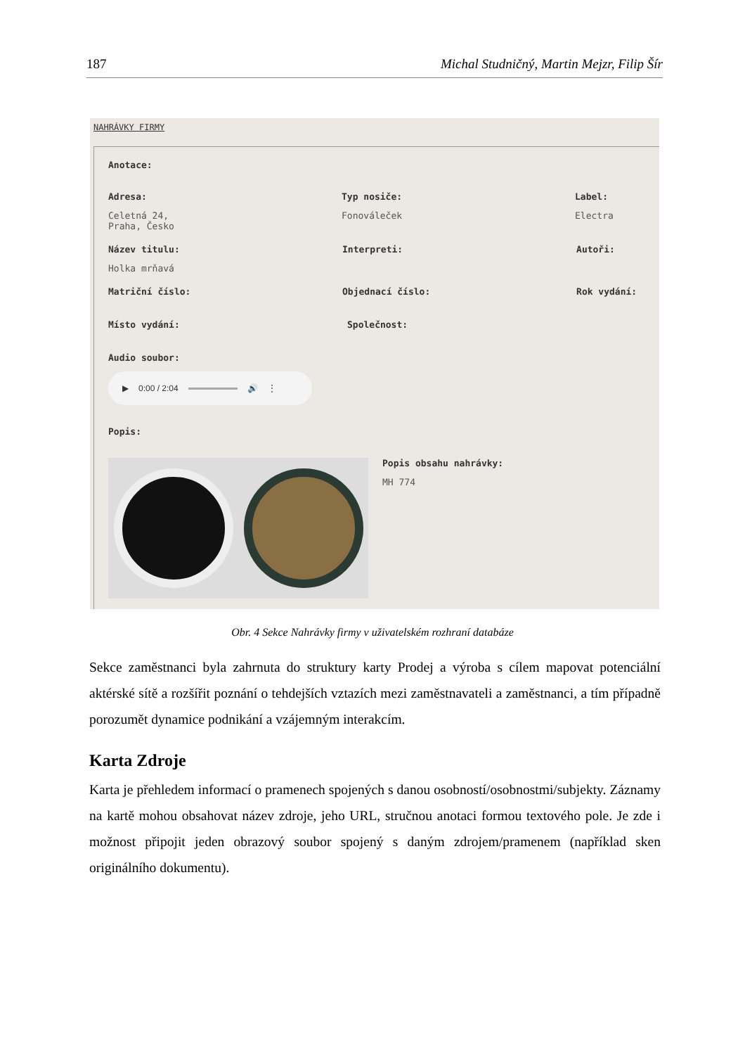187 Michal Studničný, Martin Mejzr, Filip Šír
NAHRÁVKY FIRMY
Anotace:
Adresa:
Celetná 24, Praha, Česko
Typ nosiče:
Fonováleček
Label:
Electra
Název titulu:
Holka mrňavá
Interpreti: Autoři:
Matriční číslo: Objednací číslo: Rok vydání:
Místo vydání: Společnost:
Audio soubor:
▶ 0:00 / 2:04 🔊 ⋮
Popis:
Popis obsahu nahrávky:
MH 774
Obr. 4 Sekce Nahrávky firmy v uživatelském rozhraní databáze
Sekce zaměstnanci byla zahrnuta do struktury karty Prodej a výroba s cílem mapovat potenciální aktérské sítě a rozšířit poznání o tehdejších vztazích mezi zaměstnavateli a zaměstnanci, a tím případně porozumět dynamice podnikání a vzájemným interakcím.
Karta Zdroje
Karta je přehledem informací o pramenech spojených s danou osobností/osobnostmi/subjekty. Záznamy na kartě mohou obsahovat název zdroje, jeho URL, stručnou anotaci formou textového pole. Je zde i možnost připojit jeden obrazový soubor spojený s daným zdrojem/pramenem (například sken originálního dokumentu).